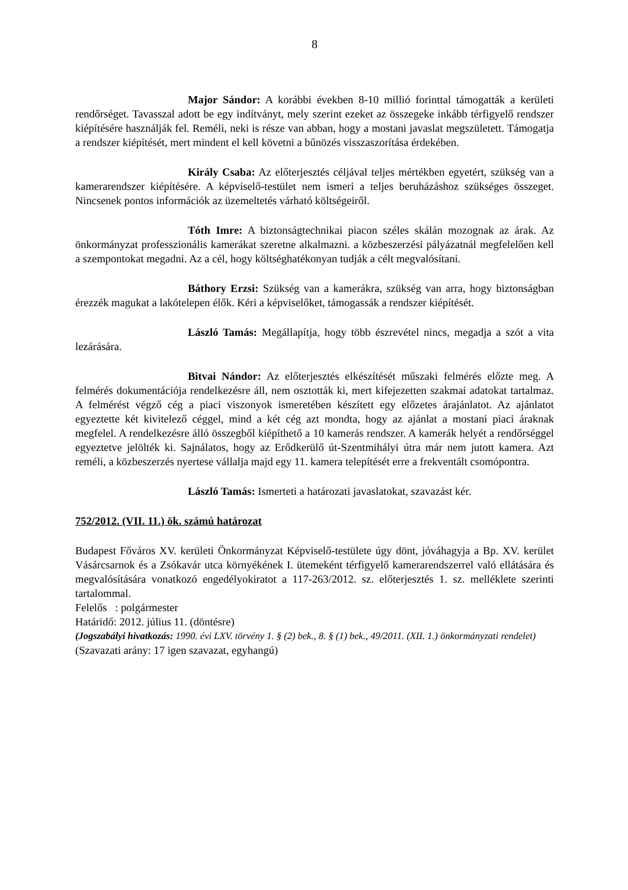8
Major Sándor: A korábbi években 8-10 millió forinttal támogatták a kerületi rendőrséget. Tavasszal adott be egy indítványt, mely szerint ezeket az összegeke inkább térfigyelő rendszer kiépítésére használják fel. Reméli, neki is része van abban, hogy a mostani javaslat megszületett. Támogatja a rendszer kiépítését, mert mindent el kell követni a bűnözés visszaszorítása érdekében.
Király Csaba: Az előterjesztés céljával teljes mértékben egyetért, szükség van a kamerarendszer kiépítésére. A képviselő-testület nem ismeri a teljes beruházáshoz szükséges összeget. Nincsenek pontos információk az üzemeltetés várható költségeiről.
Tóth Imre: A biztonságtechnikai piacon széles skálán mozognak az árak. Az önkormányzat professzionális kamerákat szeretne alkalmazni. a közbeszerzési pályázatnál megfelelően kell a szempontokat megadni. Az a cél, hogy költséghatékonyan tudják a célt megvalósítani.
Báthory Erzsi: Szükség van a kamerákra, szükség van arra, hogy biztonságban érezzék magukat a lakótelepen élők. Kéri a képviselőket, támogassák a rendszer kiépítését.
László Tamás: Megállapítja, hogy több észrevétel nincs, megadja a szót a vita lezárására.
Bitvai Nándor: Az előterjesztés elkészítését műszaki felmérés előzte meg. A felmérés dokumentációja rendelkezésre áll, nem osztották ki, mert kifejezetten szakmai adatokat tartalmaz. A felmérést végző cég a piaci viszonyok ismeretében készített egy előzetes árajánlatot. Az ajánlatot egyeztette két kivitelező céggel, mind a két cég azt mondta, hogy az ajánlat a mostani piaci áraknak megfelel. A rendelkezésre álló összegből kiépíthető a 10 kamerás rendszer. A kamerák helyét a rendőrséggel egyeztetve jelölték ki. Sajnálatos, hogy az Erődkerülő út-Szentmihályi útra már nem jutott kamera. Azt reméli, a közbeszerzés nyertese vállalja majd egy 11. kamera telepítését erre a frekventált csomópontra.
László Tamás: Ismerteti a határozati javaslatokat, szavazást kér.
752/2012. (VII. 11.) ök. számú határozat
Budapest Főváros XV. kerületi Önkormányzat Képviselő-testülete úgy dönt, jóváhagyja a Bp. XV. kerület Vásárcsarnok és a Zsókavár utca környékének I. ütemeként térfigyelő kamerarendszerrel való ellátására és megvalósítására vonatkozó engedélyokiratot a 117-263/2012. sz. előterjesztés 1. sz. melléklete szerinti tartalommal.
Felelős : polgármester
Határidő: 2012. július 11. (döntésre)
(Jogszabályi hivatkozás: 1990. évi LXV. törvény 1. § (2) bek., 8. § (1) bek., 49/2011. (XII. 1.) önkormányzati rendelet)
(Szavazati arány: 17 igen szavazat, egyhangú)